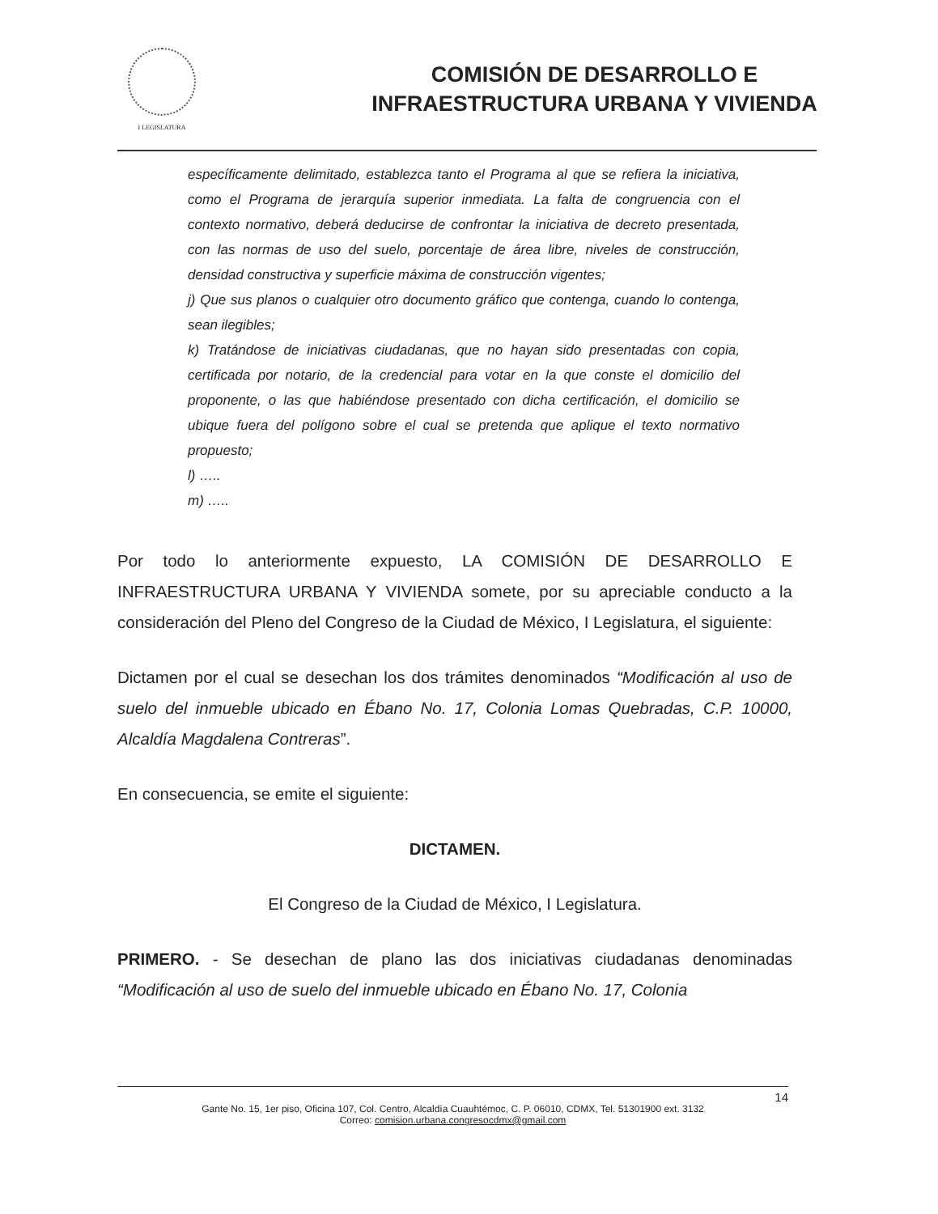I LEGISLATURA
COMISIÓN DE DESARROLLO E
INFRAESTRUCTURA URBANA Y VIVIENDA
específicamente delimitado, establezca tanto el Programa al que se refiera la iniciativa, como el Programa de jerarquía superior inmediata. La falta de congruencia con el contexto normativo, deberá deducirse de confrontar la iniciativa de decreto presentada, con las normas de uso del suelo, porcentaje de área libre, niveles de construcción, densidad constructiva y superficie máxima de construcción vigentes;
j) Que sus planos o cualquier otro documento gráfico que contenga, cuando lo contenga, sean ilegibles;
k) Tratándose de iniciativas ciudadanas, que no hayan sido presentadas con copia, certificada por notario, de la credencial para votar en la que conste el domicilio del proponente, o las que habiéndose presentado con dicha certificación, el domicilio se ubique fuera del polígono sobre el cual se pretenda que aplique el texto normativo propuesto;
l) …..
m) …..
Por todo lo anteriormente expuesto, LA COMISIÓN DE DESARROLLO E INFRAESTRUCTURA URBANA Y VIVIENDA somete, por su apreciable conducto a la consideración del Pleno del Congreso de la Ciudad de México, I Legislatura, el siguiente:
Dictamen por el cual se desechan los dos trámites denominados “Modificación al uso de suelo del inmueble ubicado en Ébano No. 17, Colonia Lomas Quebradas, C.P. 10000, Alcaldía Magdalena Contreras”.
En consecuencia, se emite el siguiente:
DICTAMEN.
El Congreso de la Ciudad de México, I Legislatura.
PRIMERO. - Se desechan de plano las dos iniciativas ciudadanas denominadas “Modificación al uso de suelo del inmueble ubicado en Ébano No. 17, Colonia
14
Gante No. 15, 1er piso, Oficina 107, Col. Centro, Alcaldía Cuauhtémoc, C. P. 06010, CDMX, Tel. 51301900 ext. 3132
Correo: comision.urbana.congresocdmx@gmail.com